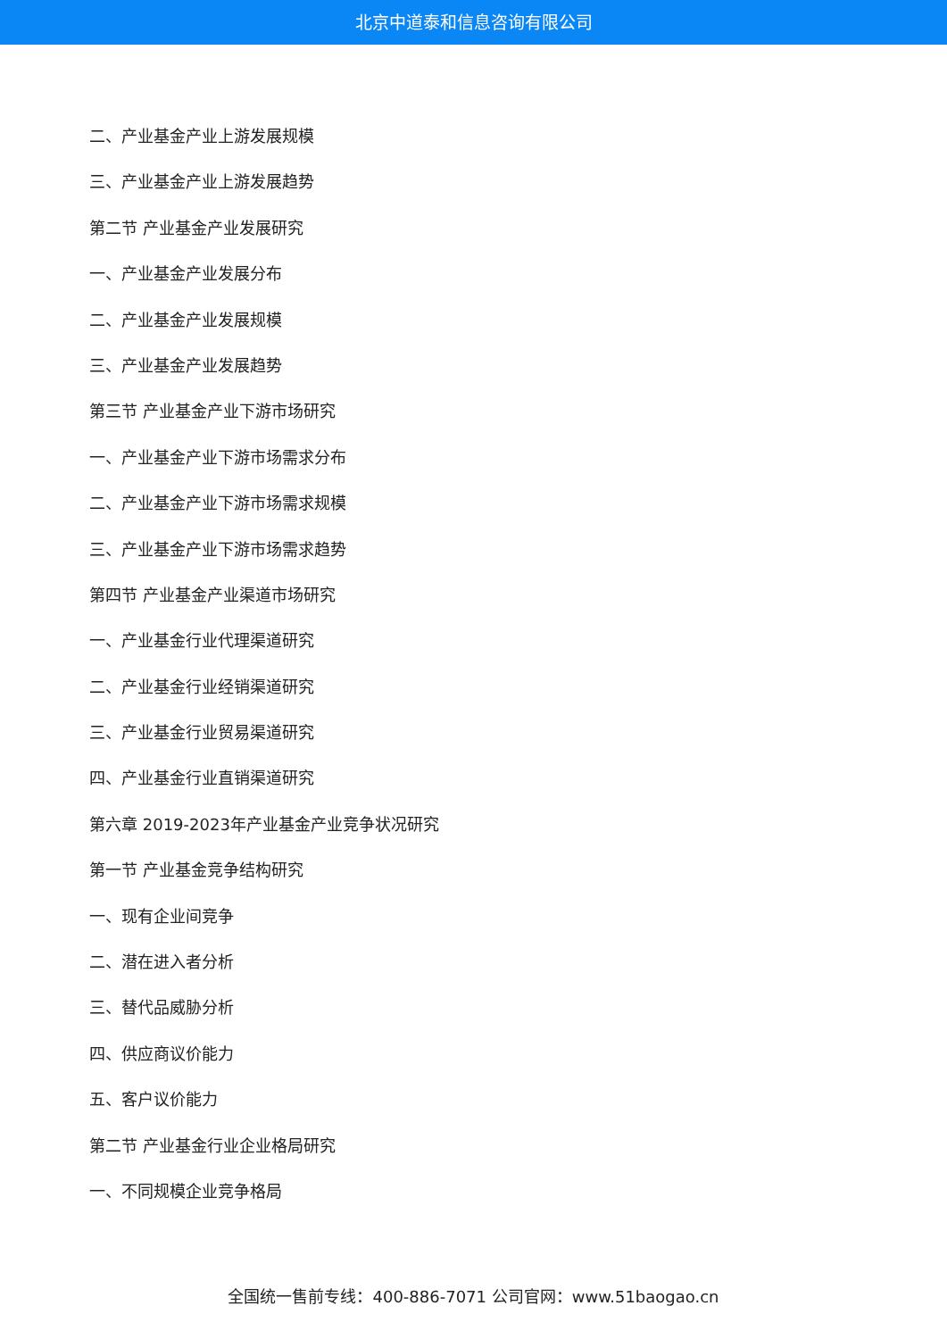北京中道泰和信息咨询有限公司
二、产业基金产业上游发展规模
三、产业基金产业上游发展趋势
第二节 产业基金产业发展研究
一、产业基金产业发展分布
二、产业基金产业发展规模
三、产业基金产业发展趋势
第三节 产业基金产业下游市场研究
一、产业基金产业下游市场需求分布
二、产业基金产业下游市场需求规模
三、产业基金产业下游市场需求趋势
第四节 产业基金产业渠道市场研究
一、产业基金行业代理渠道研究
二、产业基金行业经销渠道研究
三、产业基金行业贸易渠道研究
四、产业基金行业直销渠道研究
第六章 2019-2023年产业基金产业竞争状况研究
第一节 产业基金竞争结构研究
一、现有企业间竞争
二、潜在进入者分析
三、替代品威胁分析
四、供应商议价能力
五、客户议价能力
第二节 产业基金行业企业格局研究
一、不同规模企业竞争格局
全国统一售前专线：400-886-7071 公司官网：www.51baogao.cn